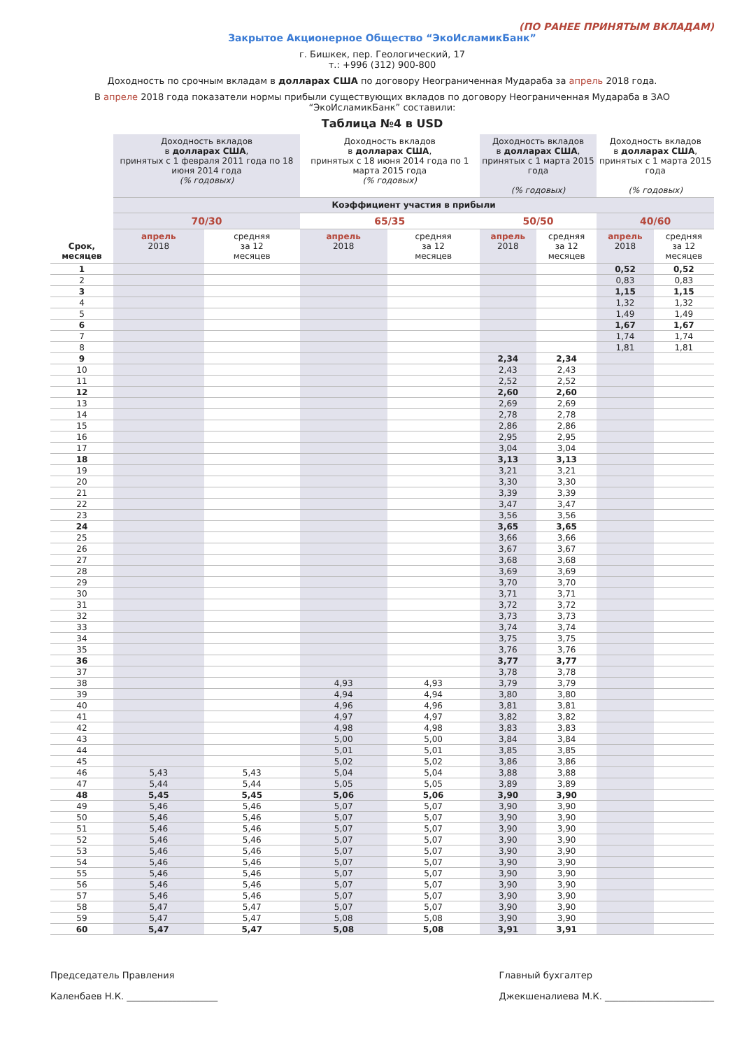(ПО РАНЕЕ ПРИНЯТЫМ ВКЛАДАМ)
Закрытое Акционерное Общество “ЭкоИсламикБанк”
г. Бишкек, пер. Геологический, 17
т.: +996 (312) 900-800
Доходность по срочным вкладам в долларах США по договору Неограниченная Мудараба за апрель 2018 года.
В апреле 2018 года показатели нормы прибыли существующих вкладов по договору Неограниченная Мудараба в ЗАО “ЭкоИсламикБанк” составили:
Таблица №4 в USD
| Срок, месяцев | Доходность вкладов в долларах США , принятых с 1 февраля 2011 года по 18 июня 2014 года (% годовых) | | Доходность вкладов в долларах США , принятых с 18 июня 2014 года по 1 марта 2015 года (% годовых) | | Доходность вкладов в долларах США , принятых с 1 марта 2015 года (% годовых) | | Доходность вкладов в долларах США , принятых с 1 марта 2015 года (% годовых) | |
| --- | --- | --- | --- | --- | --- | --- | --- | --- |
| | Коэффициент участия в прибыли | | | | | | | |
| | 70/30 | | 65/35 | | 50/50 | | 40/60 | |
| | апрель 2018 | средняя за 12 месяцев | апрель 2018 | средняя за 12 месяцев | апрель 2018 | средняя за 12 месяцев | апрель 2018 | средняя за 12 месяцев |
| 1 | | | | | | | 0,52 | 0,52 |
| 2 | | | | | | | 0,83 | 0,83 |
| 3 | | | | | | | 1,15 | 1,15 |
| 4 | | | | | | | 1,32 | 1,32 |
| 5 | | | | | | | 1,49 | 1,49 |
| 6 | | | | | | | 1,67 | 1,67 |
| 7 | | | | | | | 1,74 | 1,74 |
| 8 | | | | | | | 1,81 | 1,81 |
| 9 | | | | | 2,34 | 2,34 | | |
| 10 | | | | | 2,43 | 2,43 | | |
| 11 | | | | | 2,52 | 2,52 | | |
| 12 | | | | | 2,60 | 2,60 | | |
| 13 | | | | | 2,69 | 2,69 | | |
| 14 | | | | | 2,78 | 2,78 | | |
| 15 | | | | | 2,86 | 2,86 | | |
| 16 | | | | | 2,95 | 2,95 | | |
| 17 | | | | | 3,04 | 3,04 | | |
| 18 | | | | | 3,13 | 3,13 | | |
| 19 | | | | | 3,21 | 3,21 | | |
| 20 | | | | | 3,30 | 3,30 | | |
| 21 | | | | | 3,39 | 3,39 | | |
| 22 | | | | | 3,47 | 3,47 | | |
| 23 | | | | | 3,56 | 3,56 | | |
| 24 | | | | | 3,65 | 3,65 | | |
| 25 | | | | | 3,66 | 3,66 | | |
| 26 | | | | | 3,67 | 3,67 | | |
| 27 | | | | | 3,68 | 3,68 | | |
| 28 | | | | | 3,69 | 3,69 | | |
| 29 | | | | | 3,70 | 3,70 | | |
| 30 | | | | | 3,71 | 3,71 | | |
| 31 | | | | | 3,72 | 3,72 | | |
| 32 | | | | | 3,73 | 3,73 | | |
| 33 | | | | | 3,74 | 3,74 | | |
| 34 | | | | | 3,75 | 3,75 | | |
| 35 | | | | | 3,76 | 3,76 | | |
| 36 | | | | | 3,77 | 3,77 | | |
| 37 | | | | | 3,78 | 3,78 | | |
| 38 | | | 4,93 | 4,93 | 3,79 | 3,79 | | |
| 39 | | | 4,94 | 4,94 | 3,80 | 3,80 | | |
| 40 | | | 4,96 | 4,96 | 3,81 | 3,81 | | |
| 41 | | | 4,97 | 4,97 | 3,82 | 3,82 | | |
| 42 | | | 4,98 | 4,98 | 3,83 | 3,83 | | |
| 43 | | | 5,00 | 5,00 | 3,84 | 3,84 | | |
| 44 | | | 5,01 | 5,01 | 3,85 | 3,85 | | |
| 45 | | | 5,02 | 5,02 | 3,86 | 3,86 | | |
| 46 | 5,43 | 5,43 | 5,04 | 5,04 | 3,88 | 3,88 | | |
| 47 | 5,44 | 5,44 | 5,05 | 5,05 | 3,89 | 3,89 | | |
| 48 | 5,45 | 5,45 | 5,06 | 5,06 | 3,90 | 3,90 | | |
| 49 | 5,46 | 5,46 | 5,07 | 5,07 | 3,90 | 3,90 | | |
| 50 | 5,46 | 5,46 | 5,07 | 5,07 | 3,90 | 3,90 | | |
| 51 | 5,46 | 5,46 | 5,07 | 5,07 | 3,90 | 3,90 | | |
| 52 | 5,46 | 5,46 | 5,07 | 5,07 | 3,90 | 3,90 | | |
| 53 | 5,46 | 5,46 | 5,07 | 5,07 | 3,90 | 3,90 | | |
| 54 | 5,46 | 5,46 | 5,07 | 5,07 | 3,90 | 3,90 | | |
| 55 | 5,46 | 5,46 | 5,07 | 5,07 | 3,90 | 3,90 | | |
| 56 | 5,46 | 5,46 | 5,07 | 5,07 | 3,90 | 3,90 | | |
| 57 | 5,46 | 5,46 | 5,07 | 5,07 | 3,90 | 3,90 | | |
| 58 | 5,47 | 5,47 | 5,07 | 5,07 | 3,90 | 3,90 | | |
| 59 | 5,47 | 5,47 | 5,08 | 5,08 | 3,90 | 3,90 | | |
| 60 | 5,47 | 5,47 | 5,08 | 5,08 | 3,91 | 3,91 | | |
Председатель Правления
Каленбаев Н.К. ____________________
Главный бухгалтер
Джекшеналиева М.К. ________________________